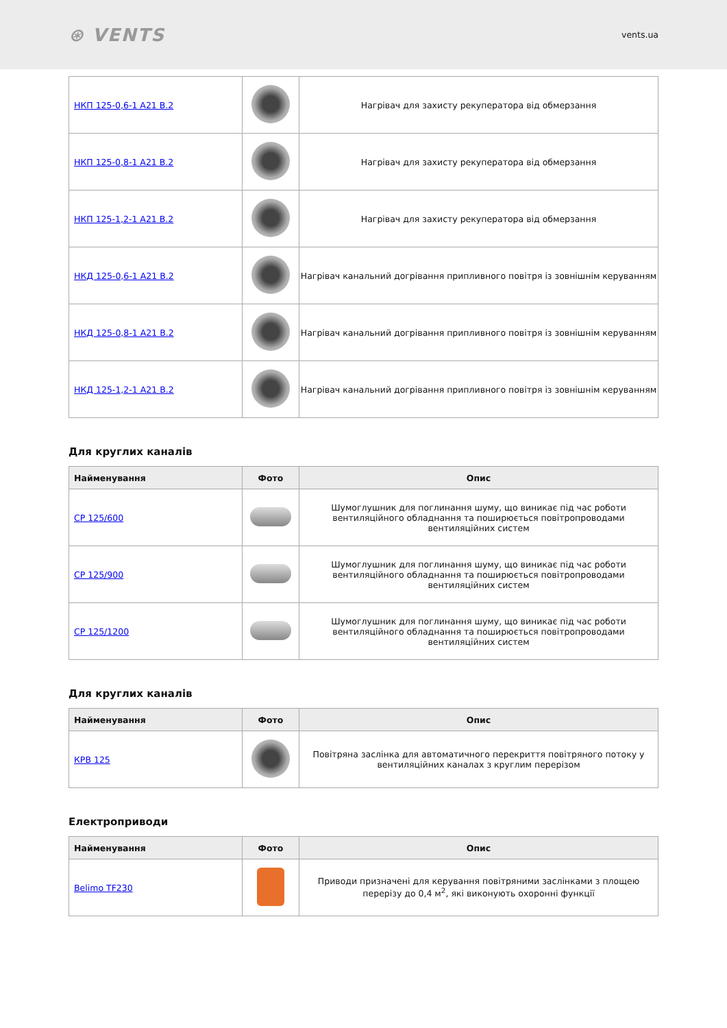⊛ VENTS vents.ua
| НКП 125-0,6-1 А21 В.2 | | Нагрівач для захисту рекуператора від обмерзання |
| НКП 125-0,8-1 А21 В.2 | | Нагрівач для захисту рекуператора від обмерзання |
| НКП 125-1,2-1 А21 В.2 | | Нагрівач для захисту рекуператора від обмерзання |
| НКД 125-0,6-1 А21 В.2 | | Нагрівач канальний догрівання припливного повітря із зовнішнім керуванням |
| НКД 125-0,8-1 А21 В.2 | | Нагрівач канальний догрівання припливного повітря із зовнішнім керуванням |
| НКД 125-1,2-1 А21 В.2 | | Нагрівач канальний догрівання припливного повітря із зовнішнім керуванням |
Для круглих каналів
| Найменування | Фото | Опис |
| --- | --- | --- |
| СР 125/600 | | Шумоглушник для поглинання шуму, що виникає під час роботи вентиляційного обладнання та поширюється повітропроводами вентиляційних систем |
| СР 125/900 | | Шумоглушник для поглинання шуму, що виникає під час роботи вентиляційного обладнання та поширюється повітропроводами вентиляційних систем |
| СР 125/1200 | | Шумоглушник для поглинання шуму, що виникає під час роботи вентиляційного обладнання та поширюється повітропроводами вентиляційних систем |
Для круглих каналів
| Найменування | Фото | Опис |
| --- | --- | --- |
| КРВ 125 | | Повітряна заслінка для автоматичного перекриття повітряного потоку у вентиляційних каналах з круглим перерізом |
Електроприводи
| Найменування | Фото | Опис |
| --- | --- | --- |
| Belimo TF230 | | Приводи призначені для керування повітряними заслінками з площею перерізу до 0,4 м<sup>2</sup>, які виконують охоронні функції |